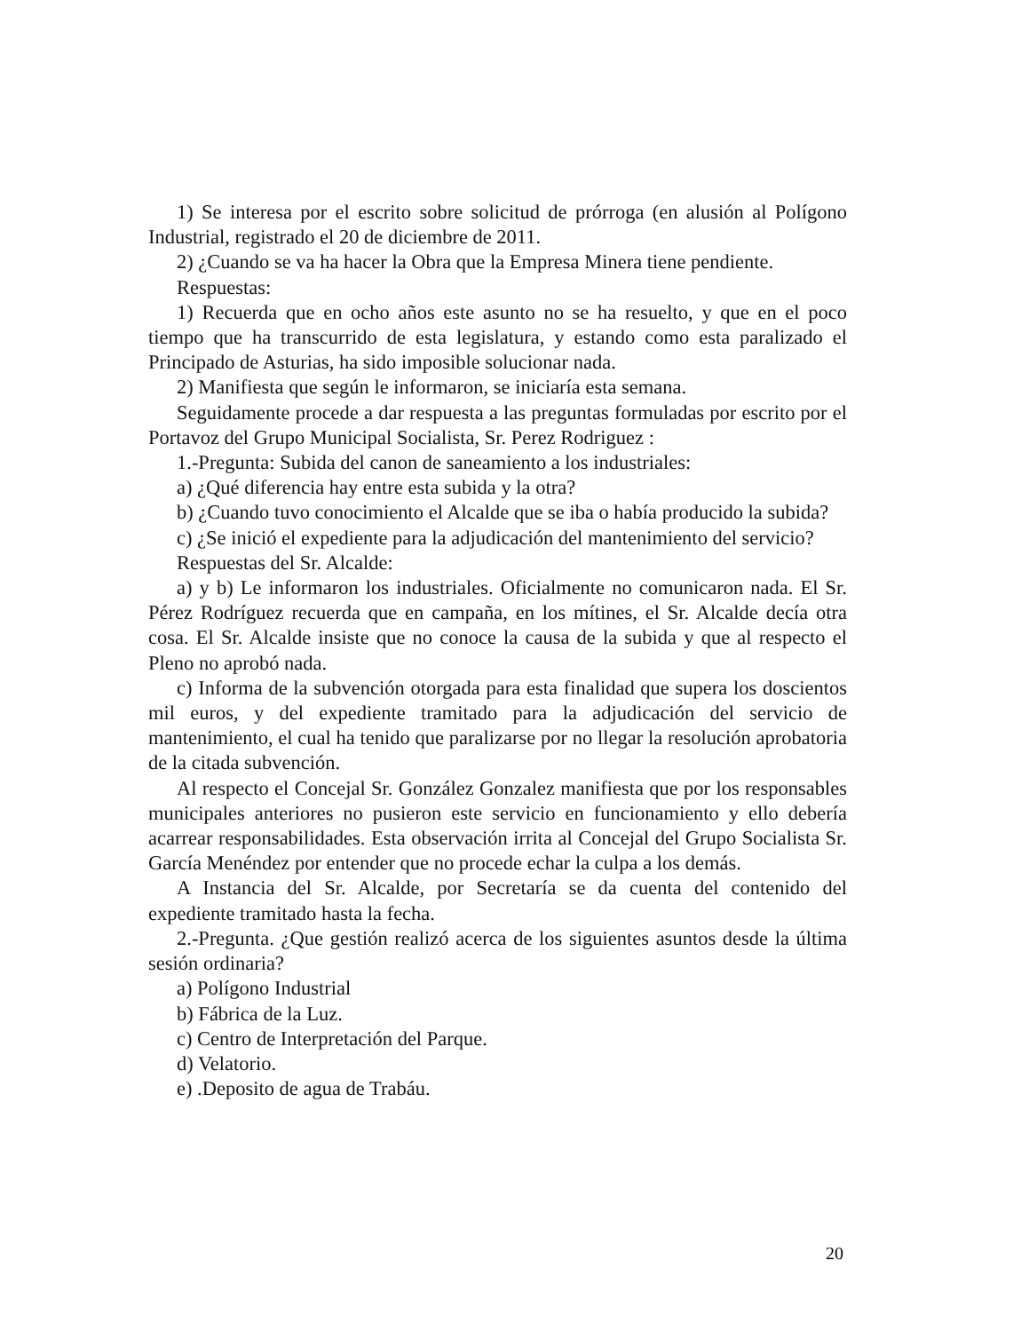1) Se interesa por el escrito sobre solicitud de prórroga (en alusión al Polígono Industrial, registrado el 20 de diciembre de 2011.
2) ¿Cuando se va ha hacer la Obra que la Empresa Minera tiene pendiente.
Respuestas:
1) Recuerda que en ocho años este asunto no se ha resuelto, y que en el poco tiempo que ha transcurrido de esta legislatura, y estando como esta paralizado el Principado de Asturias, ha sido imposible solucionar nada.
2) Manifiesta que según le informaron, se iniciaría esta semana.
Seguidamente procede a dar respuesta a las preguntas formuladas por escrito por el Portavoz del Grupo Municipal Socialista, Sr. Perez Rodriguez :
1.-Pregunta: Subida del canon de saneamiento a los industriales:
a) ¿Qué diferencia hay entre esta subida y la otra?
b) ¿Cuando tuvo conocimiento el Alcalde que se iba o había producido la subida?
c) ¿Se inició el expediente para la adjudicación del mantenimiento del servicio?
Respuestas del Sr. Alcalde:
a) y b) Le informaron los industriales. Oficialmente no comunicaron nada. El Sr. Pérez Rodríguez recuerda que en campaña, en los mítines, el Sr. Alcalde decía otra cosa. El Sr. Alcalde insiste que no conoce la causa de la subida y que al respecto el Pleno no aprobó nada.
c) Informa de la subvención otorgada para esta finalidad que supera los doscientos mil euros, y del expediente tramitado para la adjudicación del servicio de mantenimiento, el cual ha tenido que paralizarse por no llegar la resolución aprobatoria de la citada subvención.
Al respecto el Concejal Sr. González Gonzalez manifiesta que por los responsables municipales anteriores no pusieron este servicio en funcionamiento y ello debería acarrear responsabilidades. Esta observación irrita al Concejal del Grupo Socialista Sr. García Menéndez por entender que no procede echar la culpa a los demás.
A Instancia del Sr. Alcalde, por Secretaría se da cuenta del contenido del expediente tramitado hasta la fecha.
2.-Pregunta. ¿Que gestión realizó acerca de los siguientes asuntos desde la última sesión ordinaria?
a) Polígono Industrial
b) Fábrica de la Luz.
c) Centro de Interpretación del Parque.
d) Velatorio.
e) .Deposito de agua de Trabáu.
20